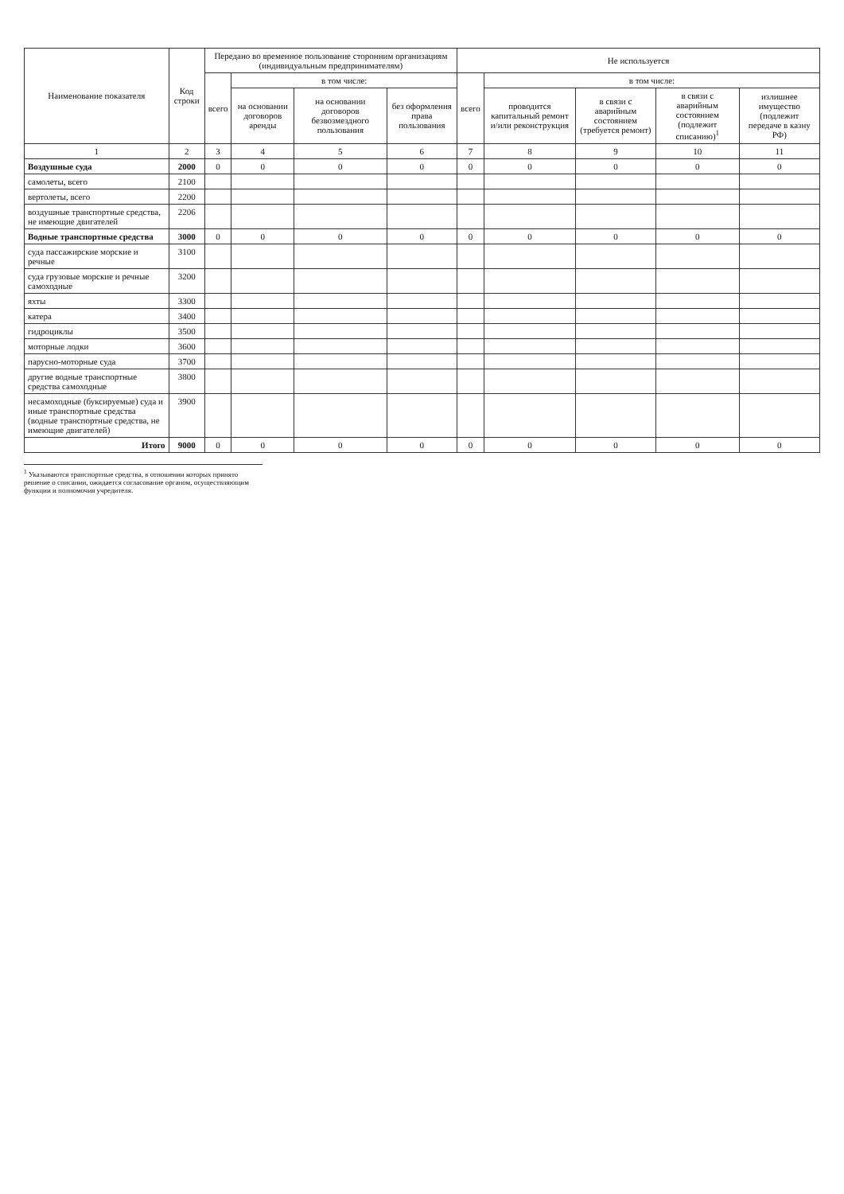| Наименование показателя | Код строки | Передано во временное пользование сторонним организациям (индивидуальным предпринимателям) | | | | Не используется | | | | |
| --- | --- | --- | --- | --- | --- | --- | --- | --- | --- | --- |
| | | всего | в том числе: | | | всего | в том числе: | | | |
| | | | на основании договоров аренды | на основании договоров безвозмездного пользования | без оформления права пользования | | проводится капитальный ремонт и/или реконструкция | в связи с аварийным состоянием (требуется ремонт) | в связи с аварийным состоянием (подлежит списанию)<sup>1</sup> | излишнее имущество (подлежит передаче в казну РФ) |
| 1 | 2 | 3 | 4 | 5 | 6 | 7 | 8 | 9 | 10 | 11 |
| Воздушные суда | 2000 | 0 | 0 | 0 | 0 | 0 | 0 | 0 | 0 | 0 |
| самолеты, всего | 2100 | | | | | | | | | |
| вертолеты, всего | 2200 | | | | | | | | | |
| воздушные транспортные средства, не имеющие двигателей | 2206 | | | | | | | | | |
| Водные транспортные средства | 3000 | 0 | 0 | 0 | 0 | 0 | 0 | 0 | 0 | 0 |
| суда пассажирские морские и речные | 3100 | | | | | | | | | |
| суда грузовые морские и речные самоходные | 3200 | | | | | | | | | |
| яхты | 3300 | | | | | | | | | |
| катера | 3400 | | | | | | | | | |
| гидроциклы | 3500 | | | | | | | | | |
| моторные лодки | 3600 | | | | | | | | | |
| парусно-моторные суда | 3700 | | | | | | | | | |
| другие водные транспортные средства самоходные | 3800 | | | | | | | | | |
| несамоходные (буксируемые) суда и иные транспортные средства (водные транспортные средства, не имеющие двигателей) | 3900 | | | | | | | | | |
| Итого | 9000 | 0 | 0 | 0 | 0 | 0 | 0 | 0 | 0 | 0 |
<sup>1</sup> Указываются транспортные средства, в отношении которых принято решение о списании, ожидается согласование органом, осуществляющим функции и полномочия учредителя.